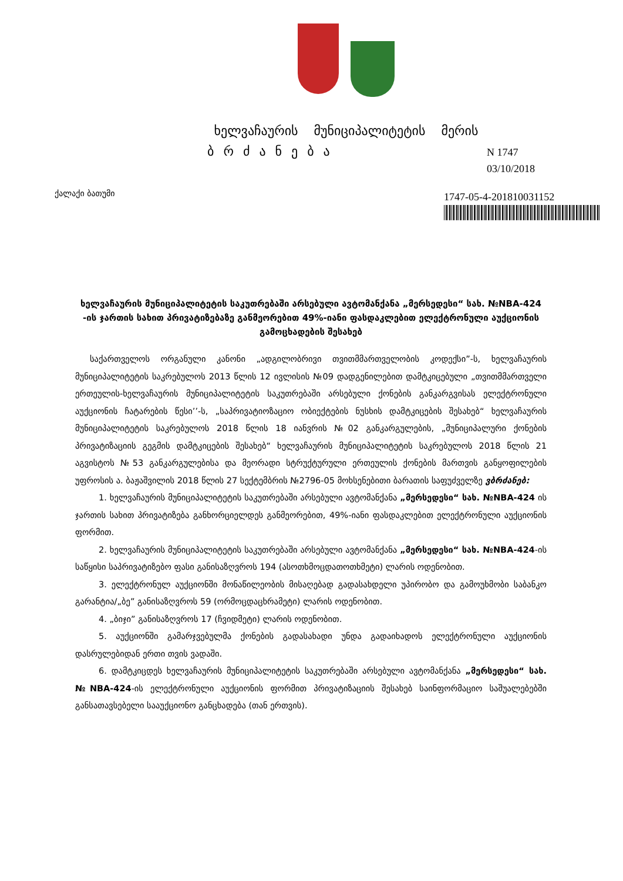ხელვაჩაურის მუნიციპალიტეტის მერის
ბრძანება
N 1747
03/10/2018
ქალაქი ბათუმი
1747-05-4-201810031152
ხელვაჩაურის მუნიციპალიტეტის საკუთრებაში არსებული ავტომანქანა „მერსედესი“ სახ. №NBA-424 -ის ჯართის სახით პრივატიზებაზე განმეორებით 49%-იანი ფასდაკლებით ელექტრონული აუქციონის გამოცხადების შესახებ
საქართველოს ორგანული კანონი „ადგილობრივი თვითმმართველობის კოდექსი”-ს, ხელვაჩაურის მუნიციპალიტეტის საკრებულოს 2013 წლის 12 ივლისის №09 დადგენილებით დამტკიცებული „თვითმმართველი ერთეულის-ხელვაჩაურის მუნიციპალიტეტის საკუთრებაში არსებული ქონების განკარგვისას ელექტრონული აუქციონის ჩატარების წესი’’-ს, „საპრივატიოზაციო ობიექტების ნუსხის დამტკიცების შესახებ“ ხელვაჩაურის მუნიციპალიტეტის საკრებულოს 2018 წლის 18 იანვრის №02 განკარგულების, „მუნიციპალური ქონების პრივატიზაციის გეგმის დამტკიცების შესახებ“ ხელვაჩაურის მუნიციპალიტეტის საკრებულოს 2018 წლის 21 აგვისტოს №53 განკარგულებისა და მეორადი სტრუქტურული ერთეულის ქონების მართვის განყოფილების უფროსის ა. ბაჟაშვილის 2018 წლის 27 სექტემბრის №2796-05 მოხსენებითი ბარათის საფუძველზე ვბრძანებ:
1. ხელვაჩაურის მუნიციპალიტეტის საკუთრებაში არსებული ავტომანქანა „მერსედესი“ სახ. №NBA-424 ის ჯართის სახით პრივატიზება განხორციელდეს განმეორებით, 49%-იანი ფასდაკლებით ელექტრონული აუქციონის ფორმით.
2. ხელვაჩაურის მუნიციპალიტეტის საკუთრებაში არსებული ავტომანქანა „მერსედესი“ სახ. №NBA-424-ის საწყისი საპრივატიზებო ფასი განისაზღვროს 194 (ასოთხმოცდათოთხმეტი) ლარის ოდენობით.
3. ელექტრონულ აუქციონში მონაწილეობის მისაღებად გადასახდელი უპირობო და გამოუხმობი საბანკო გარანტია/„ბე” განისაზღვროს 59 (ორმოცდაცხრამეტი) ლარის ოდენობით.
4. „ბიჯი” განისაზღვროს 17 (ჩვიდმეტი) ლარის ოდენობით.
5. აუქციონში გამარჯვებულმა ქონების გადასახადი უნდა გადაიხადოს ელექტრონული აუქციონის დასრულებიდან ერთი თვის ვადაში.
6. დამტკიცდეს ხელვაჩაურის მუნიციპალიტეტის საკუთრებაში არსებული ავტომანქანა „მერსედესი“ სახ. №NBA-424-ის ელექტრონული აუქციონის ფორმით პრივატიზაციის შესახებ საინფორმაციო საშუალებებში განსათავსებელი სააუქციონო განცხადება (თან ერთვის).